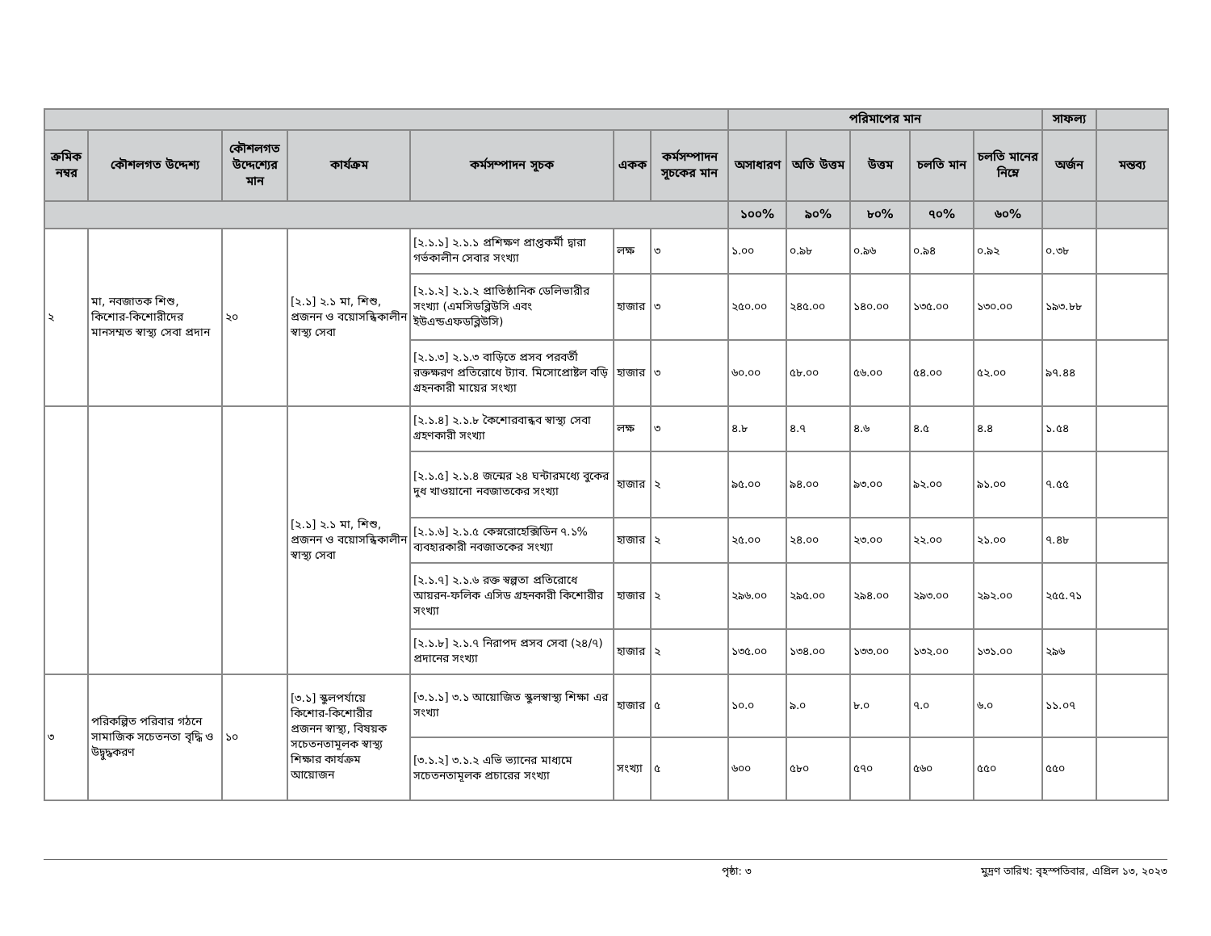| | | | | | | | পরিমাপের মান | | | | | সাফল্য | |
| --- | --- | --- | --- | --- | --- | --- | --- | --- | --- | --- | --- | --- | --- |
| ক্রমিক নম্বর | কৌশলগত উদ্দেশ্য | কৌশলগত উদ্দেশ্যের মান | কার্যক্রম | কর্মসম্পাদন সূচক | একক | কর্মসম্পাদন সূচকের মান | অসাধারণ | অতি উত্তম | উত্তম | চলতি মান | চলতি মানের নিম্নে | অর্জন | মন্তব্য |
| | | | | | | | ১০০% | ৯০% | ৮০% | ৭০% | ৬০% | | |
| ২ | মা, নবজাতক শিশু, কিশোর-কিশোরীদের মানসম্মত স্বাস্থ্য সেবা প্রদান | ২০ | [২.১] ২.১ মা, শিশু, প্রজনন ও বয়োসন্ধিকালীন স্বাস্থ্য সেবা | [২.১.১] ২.১.১ প্রশিক্ষণ প্রাপ্তকর্মী দ্বারা গর্ভকালীন সেবার সংখ্যা | লক্ষ | ৩ | ১.০০ | ০.৯৮ | ০.৯৬ | ০.৯৪ | ০.৯২ | ০.৩৮ | |
| | | | | [২.১.২] ২.১.২ প্রাতিষ্ঠানিক ডেলিভারীর সংখ্যা (এমসিডব্লিউসি এবং ইউএন্ডএফডব্লিউসি) | হাজার | ৩ | ২৫০.০০ | ২৪৫.০০ | ১৪০.০০ | ১৩৫.০০ | ১৩০.০০ | ১৯৩.৮৮ | |
| | | | | [২.১.৩] ২.১.৩ বাড়িতে প্রসব পরবর্তী রক্তক্ষরণ প্রতিরোধে ট্যাব. মিসোপ্রোষ্টল বড়ি গ্রহনকারী মায়ের সংখ্যা | হাজার | ৩ | ৬০.০০ | ৫৮.০০ | ৫৬.০০ | ৫৪.০০ | ৫২.০০ | ৯৭.৪৪ | |
| | | | [২.১] ২.১ মা, শিশু, প্রজনন ও বয়োসন্ধিকালীন স্বাস্থ্য সেবা | [২.১.৪] ২.১.৮ কৈশোরবান্ধব স্বাস্থ্য সেবা গ্রহণকারী সংখ্যা | লক্ষ | ৩ | ৪.৮ | ৪.৭ | ৪.৬ | ৪.৫ | ৪.৪ | ১.৫৪ | |
| | | | | [২.১.৫] ২.১.৪ জন্মের ২৪ ঘন্টারমধ্যে বুকের দুধ খাওয়ানো নবজাতকের সংখ্যা | হাজার | ২ | ৯৫.০০ | ৯৪.০০ | ৯৩.০০ | ৯২.০০ | ৯১.০০ | ৭.৫৫ | |
| | | | | [২.১.৬] ২.১.৫ কেস্নরোহেক্সিডিন ৭.১% ব্যবহারকারী নবজাতকের সংখ্যা | হাজার | ২ | ২৫.০০ | ২৪.০০ | ২৩.০০ | ২২.০০ | ২১.০০ | ৭.৪৮ | |
| | | | | [২.১.৭] ২.১.৬ রক্ত স্বল্পতা প্রতিরোধে আয়রন-ফলিক এসিড গ্রহনকারী কিশোরীর সংখ্যা | হাজার | ২ | ২৯৬.০০ | ২৯৫.০০ | ২৯৪.০০ | ২৯৩.০০ | ২৯২.০০ | ২৫৫.৭১ | |
| | | | | [২.১.৮] ২.১.৭ নিরাপদ প্রসব সেবা (২৪/৭) প্রদানের সংখ্যা | হাজার | ২ | ১৩৫.০০ | ১৩৪.০০ | ১৩৩.০০ | ১৩২.০০ | ১৩১.০০ | ২৯৬ | |
| ৩ | পরিকল্পিত পরিবার গঠনে সামাজিক সচেতনতা বৃদ্ধি ও উদ্বুদ্ধকরণ | ১০ | [৩.১] স্কুলপর্যায়ে কিশোর-কিশোরীর প্রজনন স্বাস্থ্য, বিষয়ক সচেতনতামূলক স্বাস্থ্য শিক্ষার কার্যক্রম আয়োজন | [৩.১.১] ৩.১ আয়োজিত স্কুলস্বাস্থ্য শিক্ষা এর সংখ্যা | হাজার | ৫ | ১০.০ | ৯.০ | ৮.০ | ৭.০ | ৬.০ | ১১.০৭ | |
| | | | | [৩.১.২] ৩.১.২ এভি ভ্যানের মাধ্যমে সচেতনতামূলক প্রচারের সংখ্যা | সংখ্যা | ৫ | ৬০০ | ৫৮০ | ৫৭০ | ৫৬০ | ৫৫০ | ৫৫০ | |
পৃষ্ঠা: ৩ মুদ্রণ তারিখ: বৃহস্পতিবার, এপ্রিল ১৩, ২০২৩